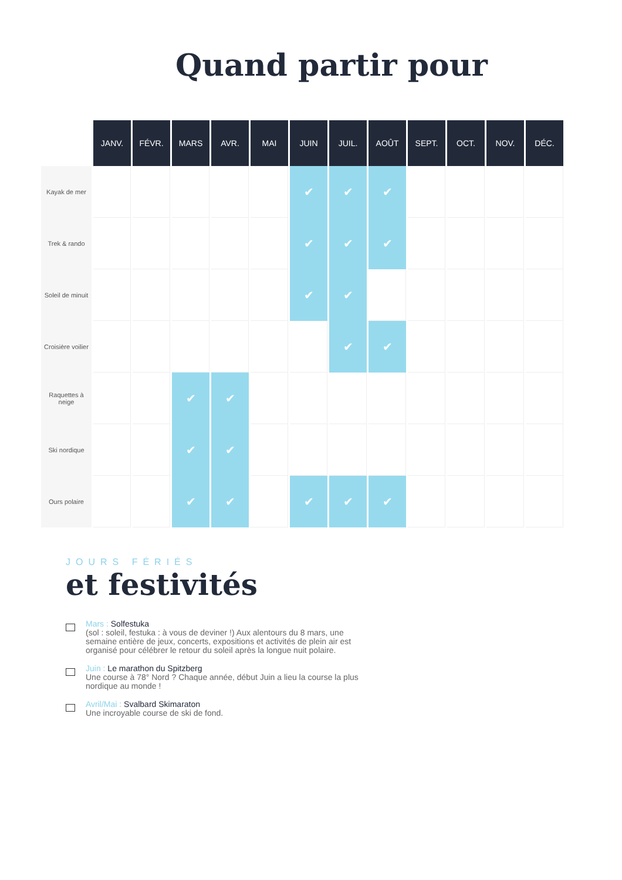Quand partir pour
| | JANV. | FÉVR. | MARS | AVR. | MAI | JUIN | JUIL. | AOÛT | SEPT. | OCT. | NOV. | DÉC. |
| --- | --- | --- | --- | --- | --- | --- | --- | --- | --- | --- | --- | --- |
| Kayak de mer | | | | | | ✔ | ✔ | ✔ | | | | |
| Trek & rando | | | | | | ✔ | ✔ | ✔ | | | | |
| Soleil de minuit | | | | | | ✔ | ✔ | | | | | |
| Croisière voilier | | | | | | | ✔ | ✔ | | | | |
| Raquettes à neige | | | ✔ | ✔ | | | | | | | | |
| Ski nordique | | | ✔ | ✔ | | | | | | | | |
| Ours polaire | | | ✔ | ✔ | | ✔ | ✔ | ✔ | | | | |
JOURS FÉRIÉS
et festivités
Mars : Solfestuka
(sol : soleil, festuka : à vous de deviner !) Aux alentours du 8 mars, une semaine entière de jeux, concerts, expositions et activités de plein air est organisé pour célébrer le retour du soleil après la longue nuit polaire.
Juin : Le marathon du Spitzberg
Une course à 78° Nord ? Chaque année, début Juin a lieu la course la plus nordique au monde !
Avril/Mai : Svalbard Skimaraton
Une incroyable course de ski de fond.